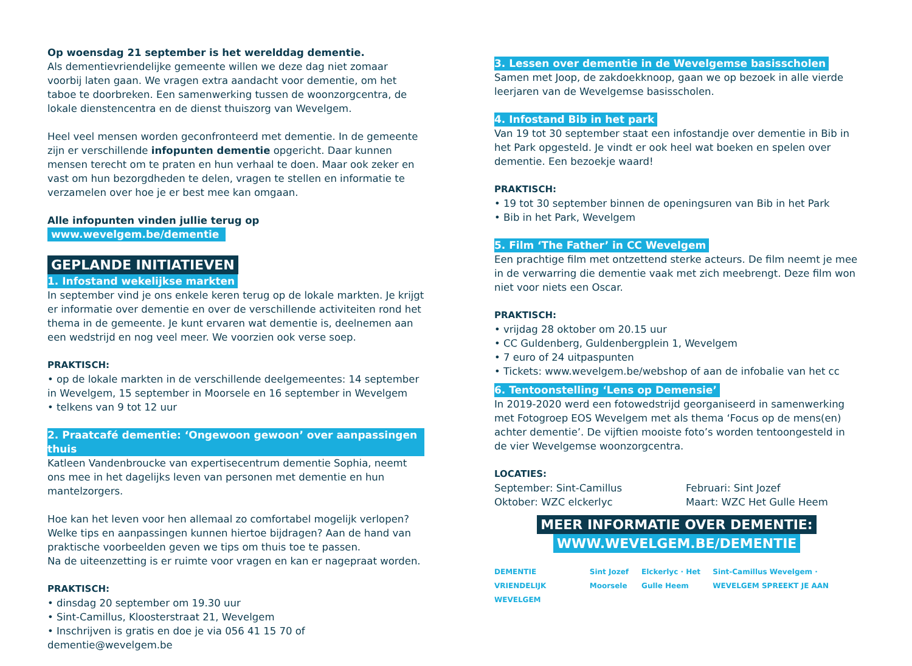Op woensdag 21 september is het werelddag dementie.
Als dementievriendelijke gemeente willen we deze dag niet zomaar voorbij laten gaan. We vragen extra aandacht voor dementie, om het taboe te doorbreken. Een samenwerking tussen de woonzorgcentra, de lokale dienstencentra en de dienst thuiszorg van Wevelgem.
Heel veel mensen worden geconfronteerd met dementie. In de gemeente zijn er verschillende infopunten dementie opgericht. Daar kunnen mensen terecht om te praten en hun verhaal te doen. Maar ook zeker en vast om hun bezorgdheden te delen, vragen te stellen en informatie te verzamelen over hoe je er best mee kan omgaan.
Alle infopunten vinden jullie terug op www.wevelgem.be/dementie
GEPLANDE INITIATIEVEN
1. Infostand wekelijkse markten
In september vind je ons enkele keren terug op de lokale markten. Je krijgt er informatie over dementie en over de verschillende activiteiten rond het thema in de gemeente. Je kunt ervaren wat dementie is, deelnemen aan een wedstrijd en nog veel meer. We voorzien ook verse soep.
PRAKTISCH:
• op de lokale markten in de verschillende deelgemeentes: 14 september in Wevelgem, 15 september in Moorsele en 16 september in Wevelgem
• telkens van 9 tot 12 uur
2. Praatcafé dementie: ‘Ongewoon gewoon’ over aanpassingen thuis
Katleen Vandenbroucke van expertisecentrum dementie Sophia, neemt ons mee in het dagelijks leven van personen met dementie en hun mantelzorgers.
Hoe kan het leven voor hen allemaal zo comfortabel mogelijk verlopen? Welke tips en aanpassingen kunnen hiertoe bijdragen? Aan de hand van praktische voorbeelden geven we tips om thuis toe te passen.
Na de uiteenzetting is er ruimte voor vragen en kan er nagepraat worden.
PRAKTISCH:
• dinsdag 20 september om 19.30 uur
• Sint-Camillus, Kloosterstraat 21, Wevelgem
• Inschrijven is gratis en doe je via 056 41 15 70 of dementie@wevelgem.be
3. Lessen over dementie in de Wevelgemse basisscholen
Samen met Joop, de zakdoekknoop, gaan we op bezoek in alle vierde leerjaren van de Wevelgemse basisscholen.
4. Infostand Bib in het park
Van 19 tot 30 september staat een infostandje over dementie in Bib in het Park opgesteld. Je vindt er ook heel wat boeken en spelen over dementie. Een bezoekje waard!
PRAKTISCH:
• 19 tot 30 september binnen de openingsuren van Bib in het Park
• Bib in het Park, Wevelgem
5. Film ‘The Father’ in CC Wevelgem
Een prachtige film met ontzettend sterke acteurs. De film neemt je mee in de verwarring die dementie vaak met zich meebrengt. Deze film won niet voor niets een Oscar.
PRAKTISCH:
• vrijdag 28 oktober om 20.15 uur
• CC Guldenberg, Guldenbergplein 1, Wevelgem
• 7 euro of 24 uitpaspunten
• Tickets: www.wevelgem.be/webshop of aan de infobalie van het cc
6. Tentoonstelling ‘Lens op Demensie’
In 2019-2020 werd een fotowedstrijd georganiseerd in samenwerking met Fotogroep EOS Wevelgem met als thema ‘Focus op de mens(en) achter dementie’. De vijftien mooiste foto’s worden tentoongesteld in de vier Wevelgemse woonzorgcentra.
LOCATIES:
September: Sint-Camillus
Oktober: WZC elckerlyc
Februari: Sint Jozef
Maart: WZC Het Gulle Heem
MEER INFORMATIE OVER DEMENTIE:
WWW.WEVELGEM.BE/DEMENTIE
DEMENTIE VRIENDELIJK WEVELGEM Sint Jozef Moorsele Elckerlyc · Het Gulle Heem Sint-Camillus Wevelgem · WEVELGEM SPREEKT JE AAN